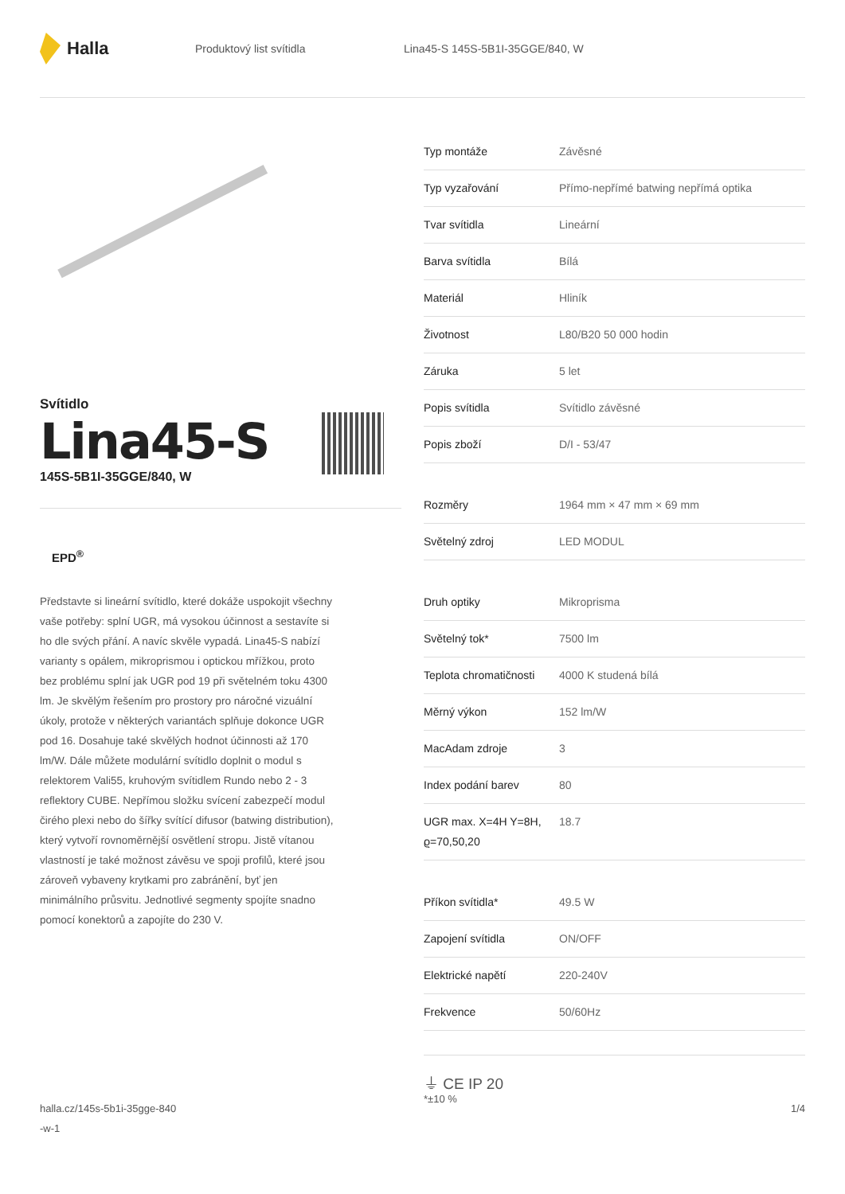Halla
Produktový list svítidla
Lina45-S 145S-5B1I-35GGE/840, W
Svítidlo
Lina45-S
145S-5B1I-35GGE/840, W
EPD<sup>®</sup>
Představte si lineární svítidlo, které dokáže uspokojit všechny vaše potřeby: splní UGR, má vysokou účinnost a sestavíte si ho dle svých přání. A navíc skvěle vypadá. Lina45-S nabízí varianty s opálem, mikroprismou i optickou mřížkou, proto bez problému splní jak UGR pod 19 při světelném toku 4300 lm. Je skvělým řešením pro prostory pro náročné vizuální úkoly, protože v některých variantách splňuje dokonce UGR pod 16. Dosahuje také skvělých hodnot účinnosti až 170 lm/W. Dále můžete modulární svítidlo doplnit o modul s relektorem Vali55, kruhovým svítidlem Rundo nebo 2 - 3 reflektory CUBE. Nepřímou složku svícení zabezpečí modul čirého plexi nebo do šířky svítící difusor (batwing distribution), který vytvoří rovnoměrnější osvětlení stropu. Jistě vítanou vlastností je také možnost závěsu ve spoji profilů, které jsou zároveň vybaveny krytkami pro zabránění, byť jen minimálního průsvitu. Jednotlivé segmenty spojíte snadno pomocí konektorů a zapojíte do 230 V.
| Typ montáže | Závěsné |
| Typ vyzařování | Přímo-nepřímé batwing nepřímá optika |
| Tvar svítidla | Lineární |
| Barva svítidla | Bílá |
| Materiál | Hliník |
| Životnost | L80/B20 50 000 hodin |
| Záruka | 5 let |
| Popis svítidla | Svítidlo závěsné |
| Popis zboží | D/I - 53/47 |
| Rozměry | 1964 mm × 47 mm × 69 mm |
| Světelný zdroj | LED MODUL |
| Druh optiky | Mikroprisma |
| Světelný tok* | 7500 lm |
| Teplota chromatičnosti | 4000 K studená bílá |
| Měrný výkon | 152 lm/W |
| MacAdam zdroje | 3 |
| Index podání barev | 80 |
| UGR max. X=4H Y=8H, ϱ=70,50,20 | 18.7 |
| Příkon svítidla* | 49.5 W |
| Zapojení svítidla | ON/OFF |
| Elektrické napětí | 220-240V |
| Frekvence | 50/60Hz |
⏚ CE IP 20
*±10 %
halla.cz/145s-5b1i-35gge-840
-w-1
1/4